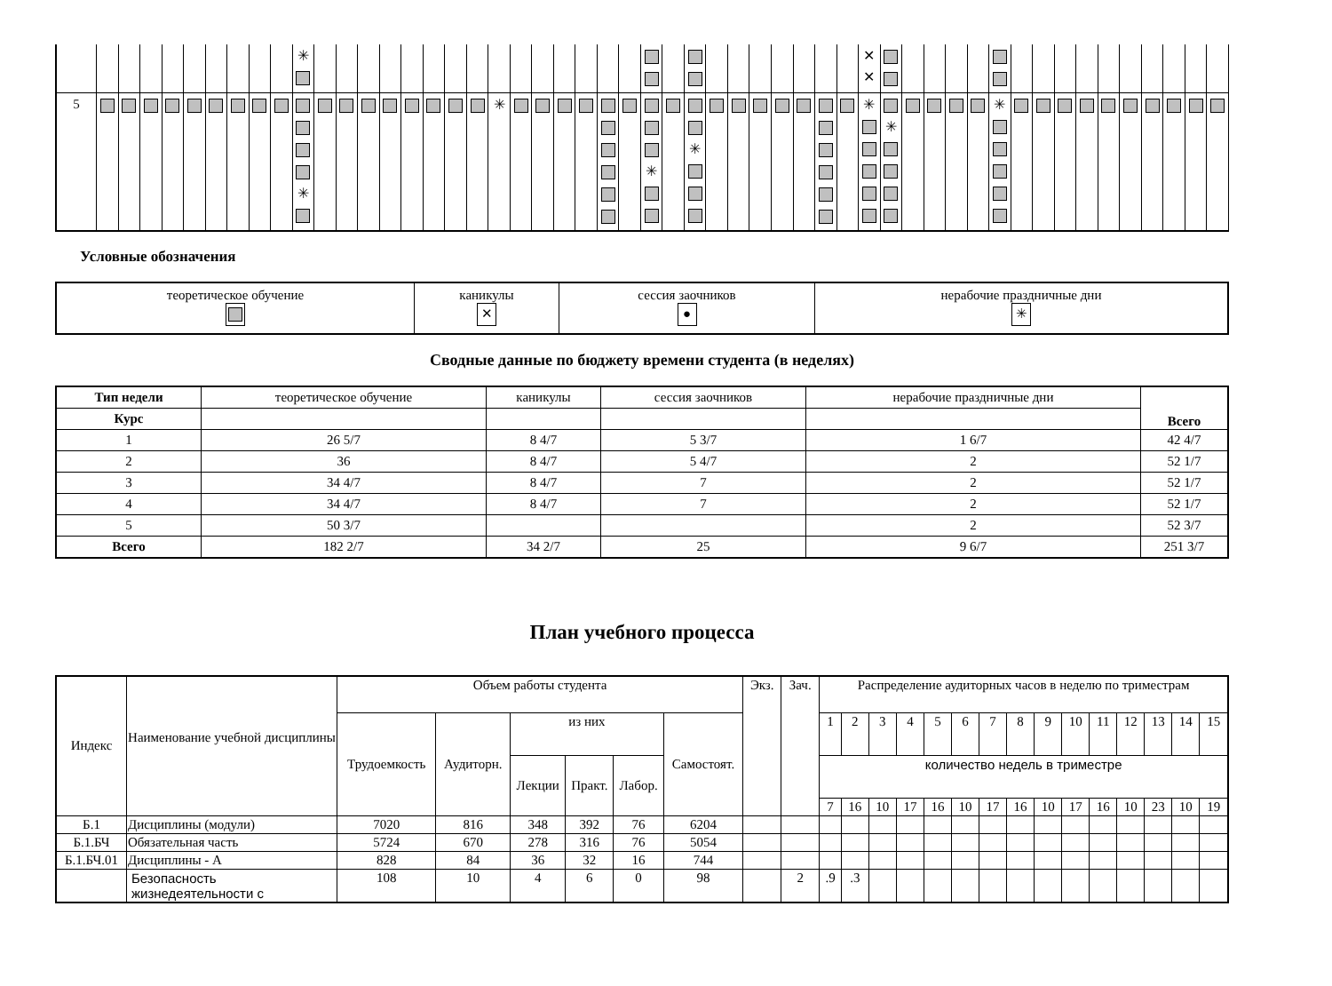| | | | | | | | | | | ✳ | | | | | | | | | | | | | | | | | | | | | | | | | | ✕ ✕ | | | | | | | | | | | | | | | | |
| 5 | | | | | | | | | | ✳ | | | | | | | | | ✳ | | | | | | | ✳ | | ✳ | | | | | | | | ✳ | ✳ | | | | | ✳ | | | | | | | | | | |
Условные обозначения
| теоретическое обучение | каникулы ✕ | сессия заочников ● | нерабочие праздничные дни ✳ |
Сводные данные по бюджету времени студента (в неделях)
| Тип недели | теоретическое обучение | каникулы | сессия заочников | нерабочие праздничные дни | Всего |
| Курс | | | | | |
| 1 | 26 5/7 | 8 4/7 | 5 3/7 | 1 6/7 | 42 4/7 |
| 2 | 36 | 8 4/7 | 5 4/7 | 2 | 52 1/7 |
| 3 | 34 4/7 | 8 4/7 | 7 | 2 | 52 1/7 |
| 4 | 34 4/7 | 8 4/7 | 7 | 2 | 52 1/7 |
| 5 | 50 3/7 | | | 2 | 52 3/7 |
| Всего | 182 2/7 | 34 2/7 | 25 | 9 6/7 | 251 3/7 |
План учебного процесса
| Индекс | Наименование учебной дисциплины | Объем работы студента | | | | | | Экз. | Зач. | Распределение аудиторных часов в неделю по триместрам | | | | | | | | | | | | | | |
| | | Трудоемкость | Аудиторн. | из них | | | Самостоят. | | | 1 | 2 | 3 | 4 | 5 | 6 | 7 | 8 | 9 | 10 | 11 | 12 | 13 | 14 | 15 |
| | | | | Лекции | Практ. | Лабор. | | | | количество недель в триместре | | | | | | | | | | | | | | |
| | | | | | | | | | | 7 | 16 | 10 | 17 | 16 | 10 | 17 | 16 | 10 | 17 | 16 | 10 | 23 | 10 | 19 |
| Б.1 | Дисциплины (модули) | 7020 | 816 | 348 | 392 | 76 | 6204 | | | | | | | | | | | | | | | | | |
| Б.1.БЧ | Обязательная часть | 5724 | 670 | 278 | 316 | 76 | 5054 | | | | | | | | | | | | | | | | | |
| Б.1.БЧ.01 | Дисциплины - А | 828 | 84 | 36 | 32 | 16 | 744 | | | | | | | | | | | | | | | | | |
| | Безопасность жизнедеятельности с | 108 | 10 | 4 | 6 | 0 | 98 | | 2 | .9 | .3 | | | | | | | | | | | | | |